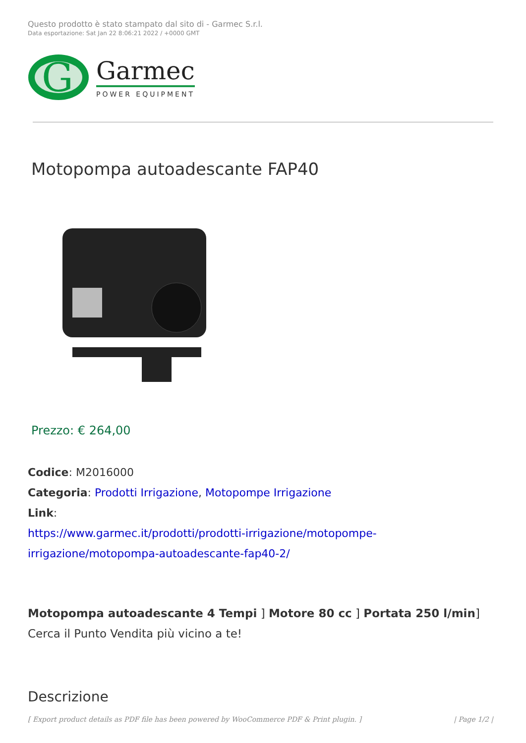Questo prodotto è stato stampato dal sito di - Garmec S.r.l.
Data esportazione: Sat Jan 22 8:06:21 2022 / +0000 GMT
G
Garmec
POWER EQUIPMENT
Motopompa autoadescante FAP40
Prezzo: € 264,00
Codice: M2016000
Categoria: Prodotti Irrigazione, Motopompe Irrigazione
Link:
https://www.garmec.it/prodotti/prodotti-irrigazione/motopompe-irrigazione/motopompa-autoadescante-fap40-2/
Motopompa autoadescante 4 Tempi ] Motore 80 cc ] Portata 250 l/min]
Cerca il Punto Vendita più vicino a te!
Descrizione
[ Export product details as PDF file has been powered by WooCommerce PDF & Print plugin. ] | Page 1/2 |